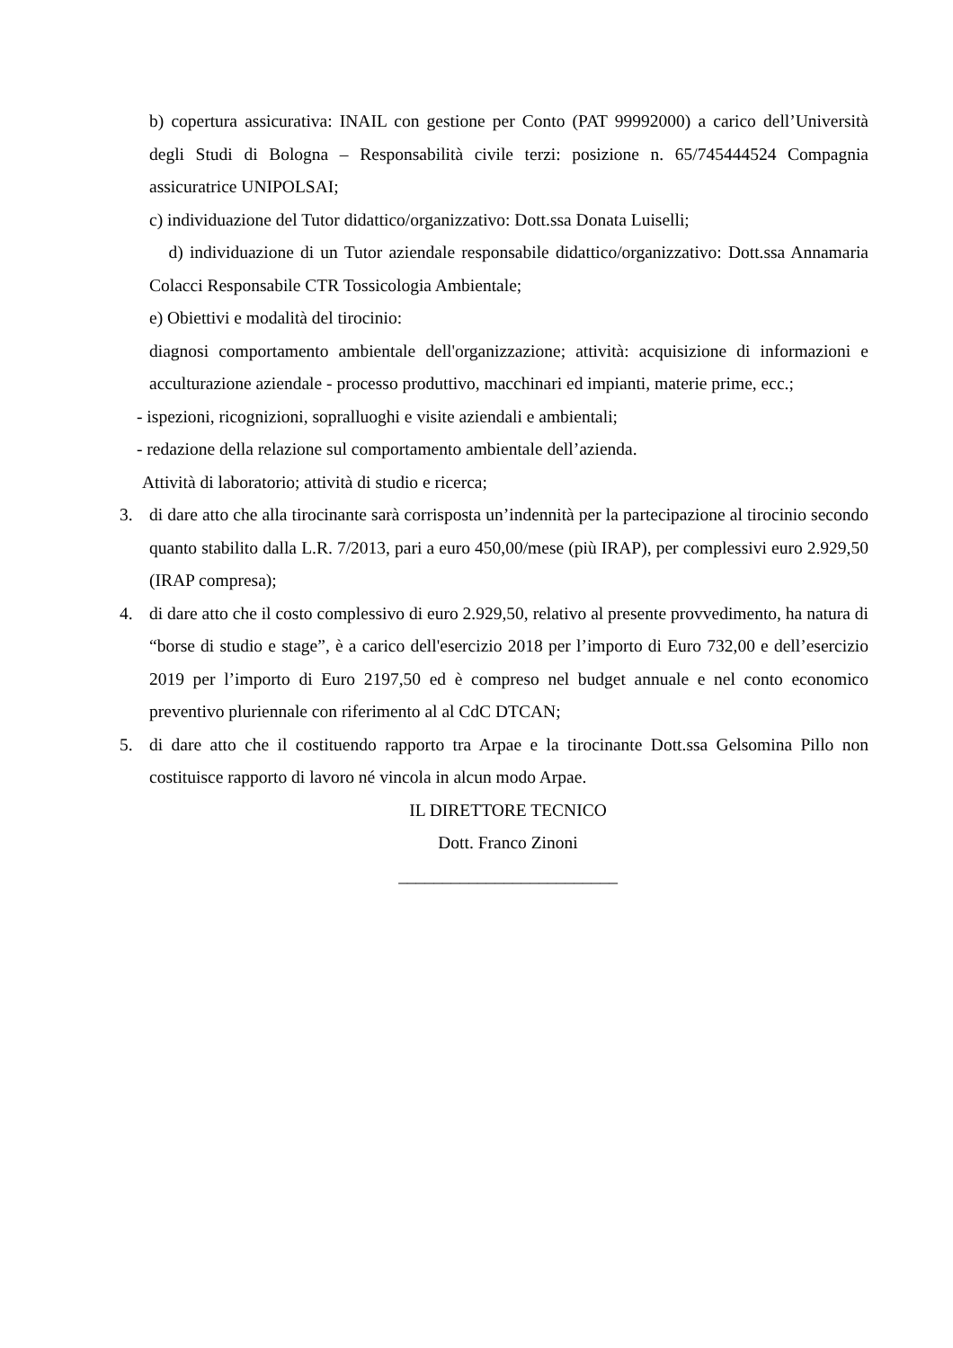b) copertura assicurativa: INAIL con gestione per Conto (PAT 99992000) a carico dell’Università degli Studi di Bologna – Responsabilità civile terzi: posizione n. 65/745444524 Compagnia assicuratrice UNIPOLSAI;
c) individuazione del Tutor didattico/organizzativo: Dott.ssa Donata Luiselli;
d) individuazione di un Tutor aziendale responsabile didattico/organizzativo: Dott.ssa Annamaria Colacci Responsabile CTR Tossicologia Ambientale;
e) Obiettivi e modalità del tirocinio:
diagnosi comportamento ambientale dell'organizzazione; attività: acquisizione di informazioni e acculturazione aziendale - processo produttivo, macchinari ed impianti, materie prime, ecc.;
- ispezioni, ricognizioni, sopralluoghi e visite aziendali e ambientali;
- redazione della relazione sul comportamento ambientale dell’azienda.
Attività di laboratorio; attività di studio e ricerca;
3. di dare atto che alla tirocinante sarà corrisposta un’indennità per la partecipazione al tirocinio secondo quanto stabilito dalla L.R. 7/2013, pari a euro 450,00/mese (più IRAP), per complessivi euro 2.929,50 (IRAP compresa);
4. di dare atto che il costo complessivo di euro 2.929,50, relativo al presente provvedimento, ha natura di “borse di studio e stage”, è a carico dell'esercizio 2018 per l’importo di Euro 732,00 e dell’esercizio 2019 per l’importo di Euro 2197,50 ed è compreso nel budget annuale e nel conto economico preventivo pluriennale con riferimento al al CdC DTCAN;
5. di dare atto che il costituendo rapporto tra Arpae e la tirocinante Dott.ssa Gelsomina Pillo non costituisce rapporto di lavoro né vincola in alcun modo Arpae.
IL DIRETTORE TECNICO
Dott. Franco Zinoni
_________________________